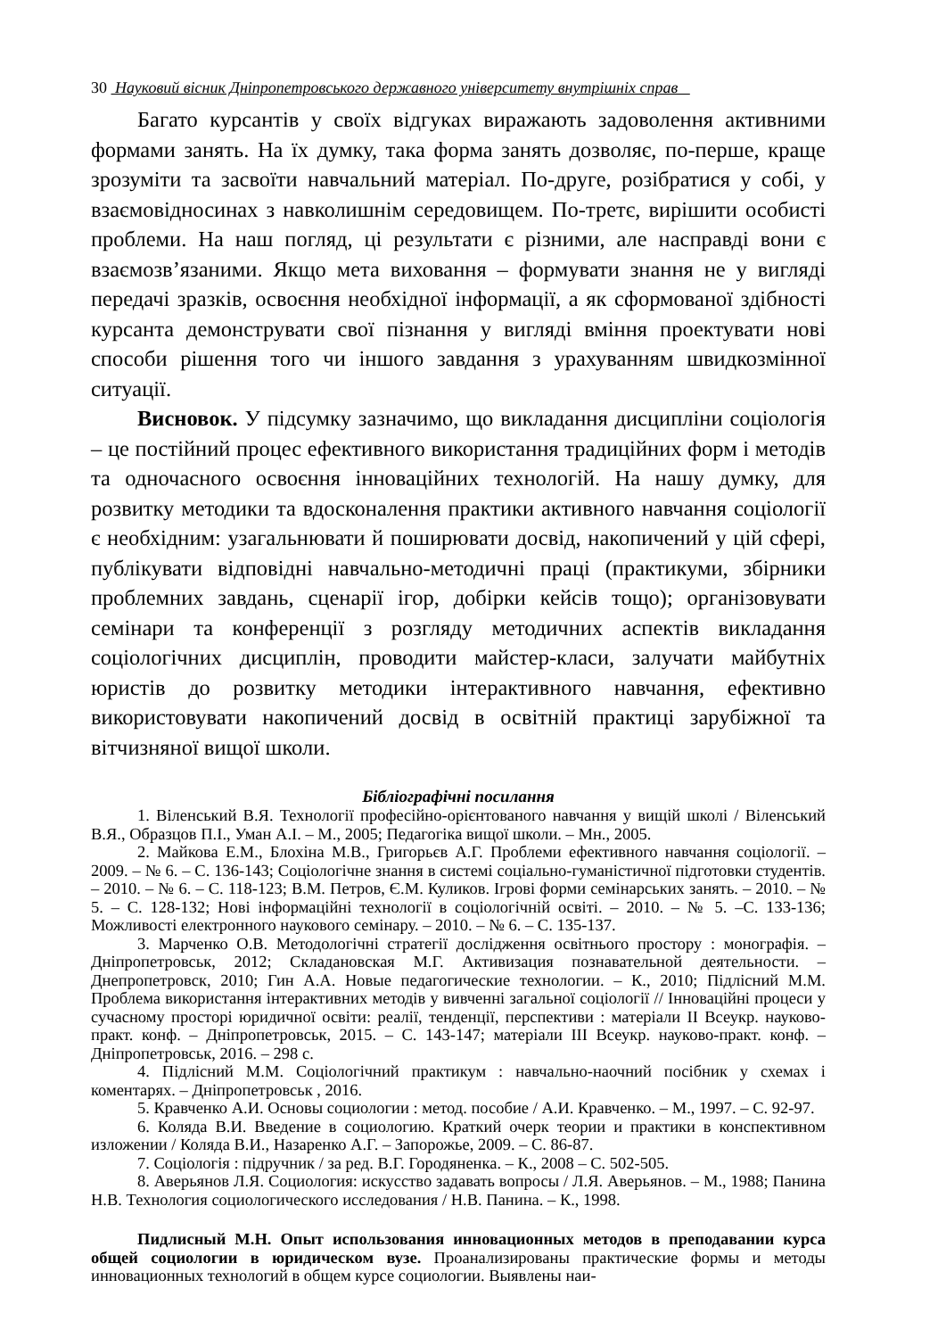30 Науковий вісник Дніпропетровського державного університету внутрішніх справ
Багато курсантів у своїх відгуках виражають задоволення активними формами занять. На їх думку, така форма занять дозволяє, по-перше, краще зрозуміти та засвоїти навчальний матеріал. По-друге, розібратися у собі, у взаємовідносинах з навколишнім середовищем. По-третє, вирішити особисті проблеми. На наш погляд, ці результати є різними, але насправді вони є взаємозв’язаними. Якщо мета виховання – формувати знання не у вигляді передачі зразків, освоєння необхідної інформації, а як сформованої здібності курсанта демонструвати свої пізнання у вигляді вміння проектувати нові способи рішення того чи іншого завдання з урахуванням швидкозмінної ситуації.
Висновок. У підсумку зазначимо, що викладання дисципліни соціологія – це постійний процес ефективного використання традиційних форм і методів та одночасного освоєння інноваційних технологій. На нашу думку, для розвитку методики та вдосконалення практики активного навчання соціології є необхідним: узагальнювати й поширювати досвід, накопичений у цій сфері, публікувати відповідні навчально-методичні праці (практикуми, збірники проблемних завдань, сценарії ігор, добірки кейсів тощо); організовувати семінари та конференції з розгляду методичних аспектів викладання соціологічних дисциплін, проводити майстер-класи, залучати майбутніх юристів до розвитку методики інтерактивного навчання, ефективно використовувати накопичений досвід в освітній практиці зарубіжної та вітчизняної вищої школи.
Бібліографічні посилання
1. Віленський В.Я. Технології професійно-орієнтованого навчання у вищій школі / Віленський В.Я., Образцов П.І., Уман А.І. – М., 2005; Педагогіка вищої школи. – Мн., 2005.
2. Майкова Е.М., Блохіна М.В., Григорьєв А.Г. Проблеми ефективного навчання соціології. – 2009. – № 6. – С. 136-143; Соціологічне знання в системі соціально-гуманістичної підготовки студентів. – 2010. – № 6. – С. 118-123; В.М. Петров, Є.М. Куликов. Ігрові форми семінарських занять. – 2010. – № 5. – С. 128-132; Нові інформаційні технології в соціологічній освіті. – 2010. – № 5. –С. 133-136; Можливості електронного наукового семінару. – 2010. – № 6. – С. 135-137.
3. Марченко О.В. Методологічні стратегії дослідження освітнього простору : монографія. – Дніпропетровськ, 2012; Складановская М.Г. Активизация познавательной деятельности. – Днепропетровск, 2010; Гин А.А. Новые педагогические технологии. – К., 2010; Підлісний М.М. Проблема використання інтерактивних методів у вивченні загальної соціології // Інноваційні процеси у сучасному просторі юридичної освіти: реалії, тенденції, перспективи : матеріали ІІ Всеукр. науково-практ. конф. – Дніпропетровськ, 2015. – С. 143-147; матеріали ІІІ Всеукр. науково-практ. конф. – Дніпропетровськ, 2016. – 298 с.
4. Підлісний М.М. Соціологічний практикум : навчально-наочний посібник у схемах і коментарях. – Дніпропетровськ , 2016.
5. Кравченко А.И. Основы социологии : метод. пособие / А.И. Кравченко. – М., 1997. – С. 92-97.
6. Коляда В.И. Введение в социологию. Краткий очерк теории и практики в конспективном изложении / Коляда В.И., Назаренко А.Г. – Запорожье, 2009. – С. 86-87.
7. Соціологія : підручник / за ред. В.Г. Городяненка. – К., 2008 – С. 502-505.
8. Аверьянов Л.Я. Социология: искусство задавать вопросы / Л.Я. Аверьянов. – М., 1988; Панина Н.В. Технология социологического исследования / Н.В. Панина. – К., 1998.
Пидлисный М.Н. Опыт использования инновационных методов в преподавании курса общей социологии в юридическом вузе. Проанализированы практические формы и методы инновационных технологий в общем курсе социологии. Выявлены наи-